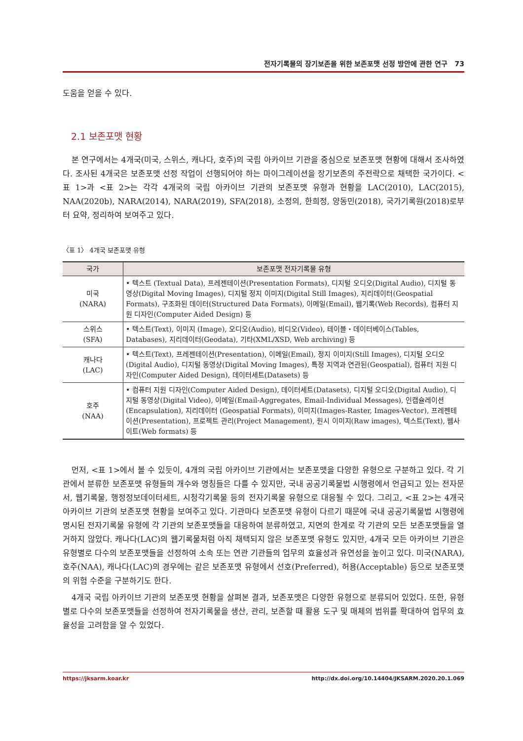전자기록물의 장기보존을 위한 보존포맷 선정 방안에 관한 연구 73
도움을 얻을 수 있다.
2.1 보존포맷 현황
본 연구에서는 4개국(미국, 스위스, 캐나다, 호주)의 국립 아카이브 기관을 중심으로 보존포맷 현황에 대해서 조사하였다. 조사된 4개국은 보존포맷 선정 작업이 선행되어야 하는 마이그레이션을 장기보존의 주전략으로 채택한 국가이다. <표 1>과 <표 2>는 각각 4개국의 국립 아카이브 기관의 보존포맷 유형과 현황을 LAC(2010), LAC(2015), NAA(2020b), NARA(2014), NARA(2019), SFA(2018), 소정의, 한희정, 양동민(2018), 국가기록원(2018)로부터 요약, 정리하여 보여주고 있다.
〈표 1〉 4개국 보존포맷 유형
| 국가 | 보존포맷 전자기록물 유형 |
| --- | --- |
| 미국 (NARA) | • 텍스트 (Textual Data), 프레젠테이션(Presentation Formats), 디지털 오디오(Digital Audio), 디지털 동영상(Digital Moving Images), 디지털 정지 이미지(Digital Still Images), 지리데이터(Geospatial Formats), 구조화된 데이터(Structured Data Formats), 이메일(Email), 웹기록(Web Records), 컴퓨터 지원 디자인(Computer Aided Design) 등 |
| 스위스 (SFA) | • 텍스트(Text), 이미지 (Image), 오디오(Audio), 비디오(Video), 테이블・데이터베이스(Tables, Databases), 지리데이터(Geodata), 기타(XML/XSD, Web archiving) 등 |
| 캐나다 (LAC) | • 텍스트(Text), 프레젠테이션(Presentation), 이메일(Email), 정지 이미지(Still Images), 디지털 오디오(Digital Audio), 디지털 동영상(Digital Moving Images), 특정 지역과 연관된(Geospatial), 컴퓨터 지원 디자인(Computer Aided Design), 데이터세트(Datasets) 등 |
| 호주 (NAA) | • 컴퓨터 지원 디자인(Computer Aided Design), 데이터세트(Datasets), 디지털 오디오(Digital Audio), 디지털 동영상(Digital Video), 이메일(Email-Aggregates, Email-Individual Messages), 인캡슐레이션(Encapsulation), 지리데이터 (Geospatial Formats), 이미지(Images-Raster, Images-Vector), 프레젠테이션(Presentation), 프로젝트 관리(Project Management), 원시 이미지(Raw images), 텍스트(Text), 웹사이트(Web formats) 등 |
먼저, <표 1>에서 볼 수 있듯이, 4개의 국립 아카이브 기관에서는 보존포맷을 다양한 유형으로 구분하고 있다. 각 기관에서 분류한 보존포맷 유형들의 개수와 명칭들은 다를 수 있지만, 국내 공공기록물법 시행령에서 언급되고 있는 전자문서, 웹기록물, 행정정보데이터세트, 시청각기록물 등의 전자기록물 유형으로 대응될 수 있다. 그리고, <표 2>는 4개국 아카이브 기관의 보존포맷 현황을 보여주고 있다. 기관마다 보존포맷 유형이 다르기 때문에 국내 공공기록물법 시행령에 명시된 전자기록물 유형에 각 기관의 보존포맷들을 대응하여 분류하였고, 지면의 한계로 각 기관의 모든 보존포맷들을 열거하지 않았다. 캐나다(LAC)의 웹기록물처럼 아직 채택되지 않은 보존포맷 유형도 있지만, 4개국 모든 아카이브 기관은 유형별로 다수의 보존포맷들을 선정하여 소속 또는 연관 기관들의 업무의 효율성과 유연성을 높이고 있다. 미국(NARA), 호주(NAA), 캐나다(LAC)의 경우에는 같은 보존포맷 유형에서 선호(Preferred), 허용(Acceptable) 등으로 보존포맷의 위험 수준을 구분하기도 한다.
4개국 국립 아카이브 기관의 보존포맷 현황을 살펴본 결과, 보존포맷은 다양한 유형으로 분류되어 있었다. 또한, 유형별로 다수의 보존포맷들을 선정하여 전자기록물을 생산, 관리, 보존할 때 활용 도구 및 매체의 범위를 확대하여 업무의 효율성을 고려함을 알 수 있었다.
https://jksarm.koar.kr http://dx.doi.org/10.14404/JKSARM.2020.20.1.069